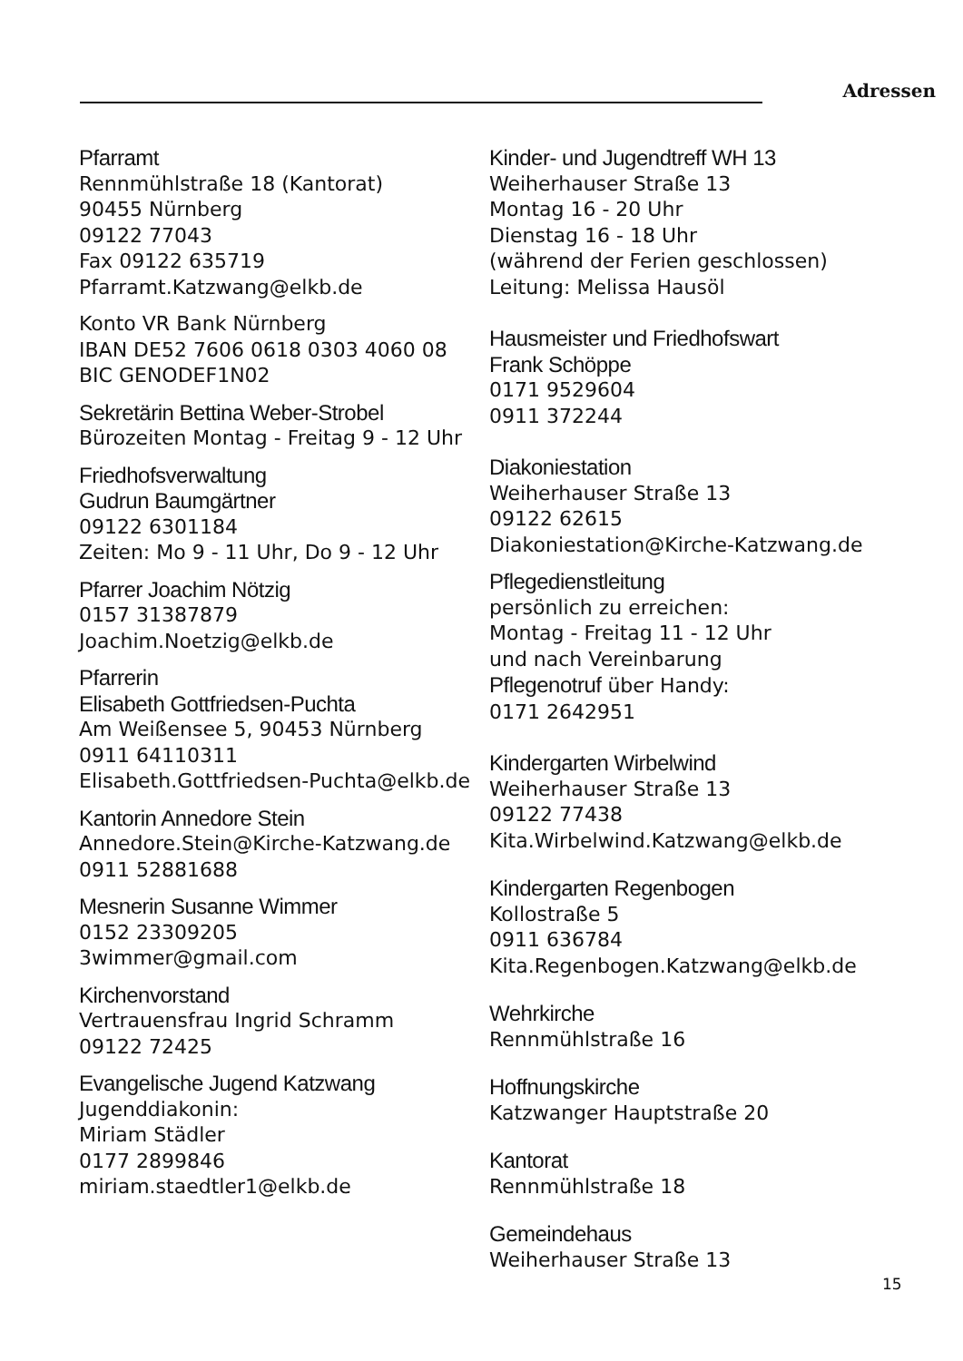Adressen
Pfarramt
Rennmühlstraße 18 (Kantorat)
90455 Nürnberg
09122 77043
Fax 09122 635719
Pfarramt.Katzwang@elkb.de
Konto VR Bank Nürnberg
IBAN DE52 7606 0618 0303 4060 08
BIC GENODEF1N02
Sekretärin Bettina Weber-Strobel
Bürozeiten Montag - Freitag 9 - 12 Uhr
Friedhofsverwaltung
Gudrun Baumgärtner
09122 6301184
Zeiten: Mo 9 - 11 Uhr, Do 9 - 12 Uhr
Pfarrer Joachim Nötzig
0157 31387879
Joachim.Noetzig@elkb.de
Pfarrerin
Elisabeth Gottfriedsen-Puchta
Am Weißensee 5, 90453 Nürnberg
0911 64110311
Elisabeth.Gottfriedsen-Puchta@elkb.de
Kantorin Annedore Stein
Annedore.Stein@Kirche-Katzwang.de
0911 52881688
Mesnerin Susanne Wimmer
0152 23309205
3wimmer@gmail.com
Kirchenvorstand
Vertrauensfrau Ingrid Schramm
09122 72425
Evangelische Jugend Katzwang
Jugenddiakonin:
Miriam Städler
0177 2899846
miriam.staedtler1@elkb.de
Kinder- und Jugendtreff WH 13
Weiherhauser Straße 13
Montag 16 - 20 Uhr
Dienstag 16 - 18 Uhr
(während der Ferien geschlossen)
Leitung: Melissa Hausöl
Hausmeister und Friedhofswart
Frank Schöppe
0171 9529604
0911 372244
Diakoniestation
Weiherhauser Straße 13
09122 62615
Diakoniestation@Kirche-Katzwang.de
Pflegedienstleitung
persönlich zu erreichen:
Montag - Freitag 11 - 12 Uhr
und nach Vereinbarung
Pflegenotruf über Handy:
0171 2642951
Kindergarten Wirbelwind
Weiherhauser Straße 13
09122 77438
Kita.Wirbelwind.Katzwang@elkb.de
Kindergarten Regenbogen
Kollostraße 5
0911 636784
Kita.Regenbogen.Katzwang@elkb.de
Wehrkirche
Rennmühlstraße 16
Hoffnungskirche
Katzwanger Hauptstraße 20
Kantorat
Rennmühlstraße 18
Gemeindehaus
Weiherhauser Straße 13
15